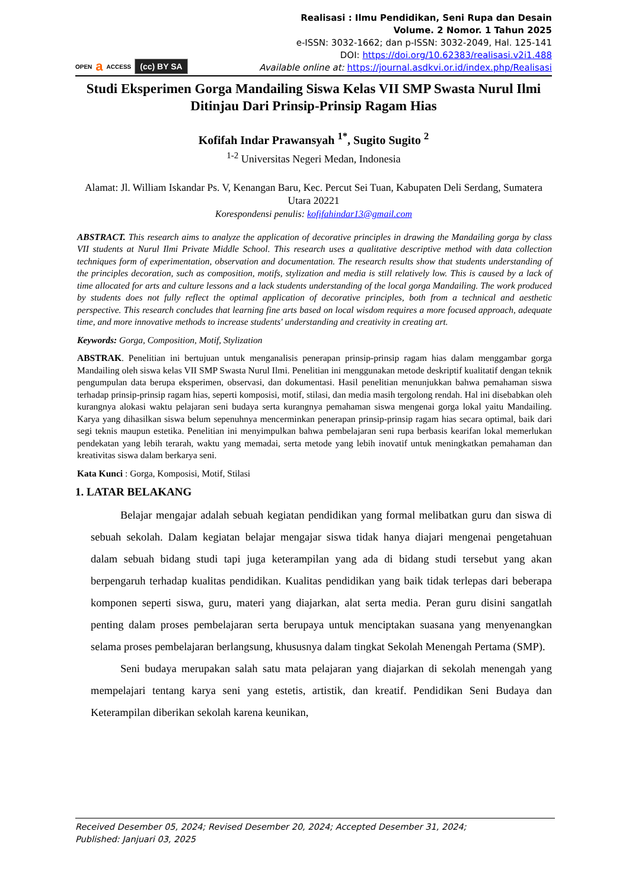OPEN a ACCESS (cc) BY SA
Realisasi : Ilmu Pendidikan, Seni Rupa dan Desain
Volume. 2 Nomor. 1 Tahun 2025
e-ISSN: 3032-1662; dan p-ISSN: 3032-2049, Hal. 125-141
DOI: https://doi.org/10.62383/realisasi.v2i1.488
Available online at: https://journal.asdkvi.or.id/index.php/Realisasi
Studi Eksperimen Gorga Mandailing Siswa Kelas VII SMP Swasta Nurul Ilmi Ditinjau Dari Prinsip-Prinsip Ragam Hias
Kofifah Indar Prawansyah <sup>1*</sup>, Sugito Sugito <sup>2</sup>
<sup>1-2</sup> Universitas Negeri Medan, Indonesia
Alamat: Jl. William Iskandar Ps. V, Kenangan Baru, Kec. Percut Sei Tuan, Kabupaten Deli Serdang, Sumatera Utara 20221
Korespondensi penulis: kofifahindar13@gmail.com
ABSTRACT. This research aims to analyze the application of decorative principles in drawing the Mandailing gorga by class VII students at Nurul Ilmi Private Middle School. This research uses a qualitative descriptive method with data collection techniques form of experimentation, observation and documentation. The research results show that students understanding of the principles decoration, such as composition, motifs, stylization and media is still relatively low. This is caused by a lack of time allocated for arts and culture lessons and a lack students understanding of the local gorga Mandailing. The work produced by students does not fully reflect the optimal application of decorative principles, both from a technical and aesthetic perspective. This research concludes that learning fine arts based on local wisdom requires a more focused approach, adequate time, and more innovative methods to increase students' understanding and creativity in creating art.
Keywords: Gorga, Composition, Motif, Stylization
ABSTRAK. Penelitian ini bertujuan untuk menganalisis penerapan prinsip-prinsip ragam hias dalam menggambar gorga Mandailing oleh siswa kelas VII SMP Swasta Nurul Ilmi. Penelitian ini menggunakan metode deskriptif kualitatif dengan teknik pengumpulan data berupa eksperimen, observasi, dan dokumentasi. Hasil penelitian menunjukkan bahwa pemahaman siswa terhadap prinsip-prinsip ragam hias, seperti komposisi, motif, stilasi, dan media masih tergolong rendah. Hal ini disebabkan oleh kurangnya alokasi waktu pelajaran seni budaya serta kurangnya pemahaman siswa mengenai gorga lokal yaitu Mandailing. Karya yang dihasilkan siswa belum sepenuhnya mencerminkan penerapan prinsip-prinsip ragam hias secara optimal, baik dari segi teknis maupun estetika. Penelitian ini menyimpulkan bahwa pembelajaran seni rupa berbasis kearifan lokal memerlukan pendekatan yang lebih terarah, waktu yang memadai, serta metode yang lebih inovatif untuk meningkatkan pemahaman dan kreativitas siswa dalam berkarya seni.
Kata Kunci : Gorga, Komposisi, Motif, Stilasi
1. LATAR BELAKANG
Belajar mengajar adalah sebuah kegiatan pendidikan yang formal melibatkan guru dan siswa di sebuah sekolah. Dalam kegiatan belajar mengajar siswa tidak hanya diajari mengenai pengetahuan dalam sebuah bidang studi tapi juga keterampilan yang ada di bidang studi tersebut yang akan berpengaruh terhadap kualitas pendidikan. Kualitas pendidikan yang baik tidak terlepas dari beberapa komponen seperti siswa, guru, materi yang diajarkan, alat serta media. Peran guru disini sangatlah penting dalam proses pembelajaran serta berupaya untuk menciptakan suasana yang menyenangkan selama proses pembelajaran berlangsung, khususnya dalam tingkat Sekolah Menengah Pertama (SMP).
Seni budaya merupakan salah satu mata pelajaran yang diajarkan di sekolah menengah yang mempelajari tentang karya seni yang estetis, artistik, dan kreatif. Pendidikan Seni Budaya dan Keterampilan diberikan sekolah karena keunikan,
Received Desember 05, 2024; Revised Desember 20, 2024; Accepted Desember 31, 2024;
Published: Janjuari 03, 2025